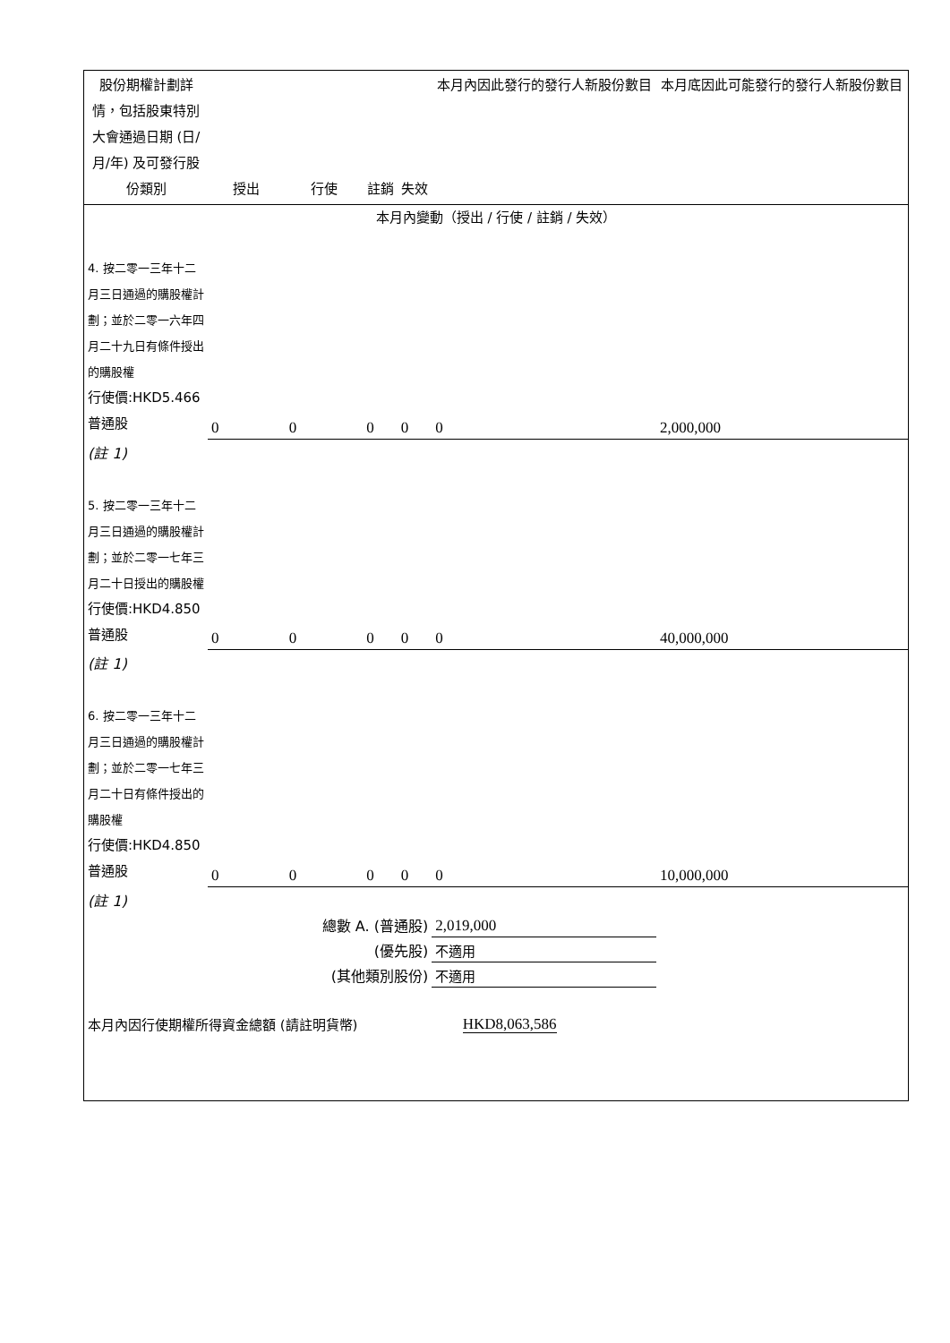| 股份期權計劃詳情，包括股東特別大會通過日期 (日/月/年) 及可發行股份類別 | 授出 | 行使 | 註銷 | 失效 | 本月內因此發行的發行人新股份數目 | 本月底因此可能發行的發行人新股份數目 |
| --- | --- | --- | --- | --- | --- | --- |
| 本月內變動（授出 / 行使 / 註銷 / 失效） | | | | | | |
| 4. 按二零一三年十二月三日通過的購股權計劃；並於二零一六年四月二十九日有條件授出的購股權 行使價:HKD5.466 普通股 | 0 | 0 | 0 | 0 | 0 | 2,000,000 |
| (註 1) | | | | | | |
| 5. 按二零一三年十二月三日通過的購股權計劃；並於二零一七年三月二十日授出的購股權 行使價:HKD4.850 普通股 | 0 | 0 | 0 | 0 | 0 | 40,000,000 |
| (註 1) | | | | | | |
| 6. 按二零一三年十二月三日通過的購股權計劃；並於二零一七年三月二十日有條件授出的購股權 行使價:HKD4.850 普通股 | 0 | 0 | 0 | 0 | 0 | 10,000,000 |
| (註 1) | | | | | | |
| 總數 A. (普通股) | | | | | 2,019,000 | |
| (優先股) | | | | | 不適用 | |
| (其他類別股份) | | | | | 不適用 | |
| 本月內因行使期權所得資金總額 (請註明貨幣) | | | HKD8,063,586 | | | |